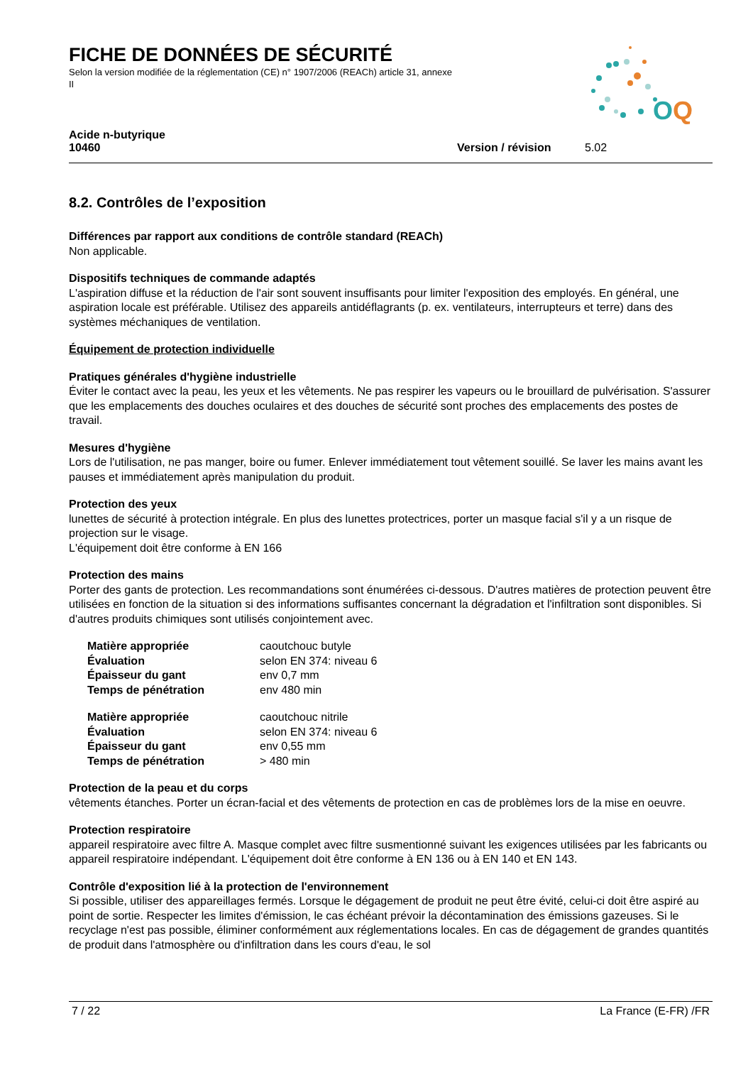O
Q
FICHE DE DONNÉES DE SÉCURITÉ
Selon la version modifiée de la réglementation (CE) n° 1907/2006 (REACh) article 31, annexe II
Acide n-butyrique
10460
Version / révision 5.02
8.2. Contrôles de l’exposition
Différences par rapport aux conditions de contrôle standard (REACh)
Non applicable.
Dispositifs techniques de commande adaptés
L'aspiration diffuse et la réduction de l'air sont souvent insuffisants pour limiter l'exposition des employés. En général, une aspiration locale est préférable. Utilisez des appareils antidéflagrants (p. ex. ventilateurs, interrupteurs et terre) dans des systèmes méchaniques de ventilation.
Équipement de protection individuelle
Pratiques générales d'hygiène industrielle
Éviter le contact avec la peau, les yeux et les vêtements. Ne pas respirer les vapeurs ou le brouillard de pulvérisation. S'assurer que les emplacements des douches oculaires et des douches de sécurité sont proches des emplacements des postes de travail.
Mesures d'hygiène
Lors de l'utilisation, ne pas manger, boire ou fumer. Enlever immédiatement tout vêtement souillé. Se laver les mains avant les pauses et immédiatement après manipulation du produit.
Protection des yeux
lunettes de sécurité à protection intégrale. En plus des lunettes protectrices, porter un masque facial s'il y a un risque de projection sur le visage.
L'équipement doit être conforme à EN 166
Protection des mains
Porter des gants de protection. Les recommandations sont énumérées ci-dessous. D'autres matières de protection peuvent être utilisées en fonction de la situation si des informations suffisantes concernant la dégradation et l'infiltration sont disponibles. Si d'autres produits chimiques sont utilisés conjointement avec.
| Matière appropriée | caoutchouc butyle |
| Évaluation | selon EN 374: niveau 6 |
| Épaisseur du gant | env 0,7 mm |
| Temps de pénétration | env 480 min |
| Matière appropriée | caoutchouc nitrile |
| Évaluation | selon EN 374: niveau 6 |
| Épaisseur du gant | env 0,55 mm |
| Temps de pénétration | > 480 min |
Protection de la peau et du corps
vêtements étanches. Porter un écran-facial et des vêtements de protection en cas de problèmes lors de la mise en oeuvre.
Protection respiratoire
appareil respiratoire avec filtre A. Masque complet avec filtre susmentionné suivant les exigences utilisées par les fabricants ou appareil respiratoire indépendant. L'équipement doit être conforme à EN 136 ou à EN 140 et EN 143.
Contrôle d'exposition lié à la protection de l'environnement
Si possible, utiliser des appareillages fermés. Lorsque le dégagement de produit ne peut être évité, celui-ci doit être aspiré au point de sortie. Respecter les limites d'émission, le cas échéant prévoir la décontamination des émissions gazeuses. Si le recyclage n'est pas possible, éliminer conformément aux réglementations locales. En cas de dégagement de grandes quantités de produit dans l'atmosphère ou d'infiltration dans les cours d'eau, le sol
7 / 22 La France (E-FR) /FR